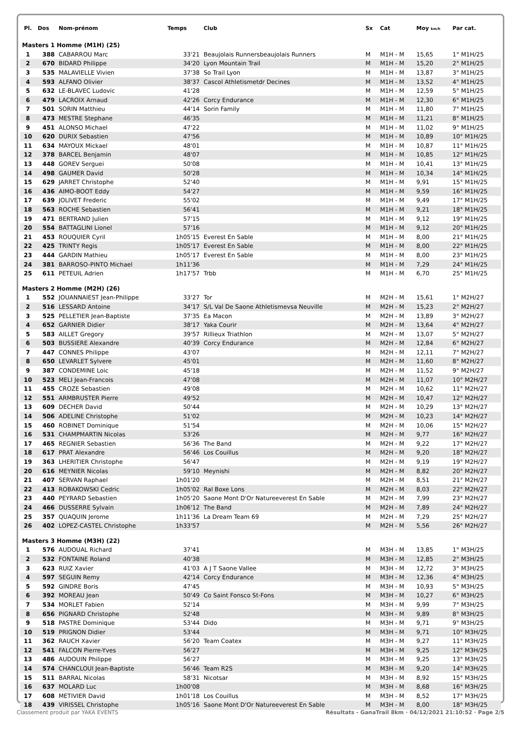| Pl. | Dos | Nom-prénom | Temps | Club | Sx | Cat | Moy km/h | Par cat. |
| --- | --- | --- | --- | --- | --- | --- | --- | --- |
| Masters 1 Homme (M1H) (25) | | | | | | | | |
| 1 | 388 | CABARROU Marc | 33'21 | Beaujolais Runnersbeaujolais Runners | M | M1H - M | 15,65 | 1° M1H/25 |
| 2 | 670 | BIDARD Philippe | 34'20 | Lyon Mountain Trail | M | M1H - M | 15,20 | 2° M1H/25 |
| 3 | 535 | MALAVIELLE Vivien | 37'38 | So Trail Lyon | M | M1H - M | 13,87 | 3° M1H/25 |
| 4 | 593 | ALFANO Olivier | 38'37 | Cascol Athletismetdr Decines | M | M1H - M | 13,52 | 4° M1H/25 |
| 5 | 632 | LE-BLAVEC Ludovic | 41'28 | | M | M1H - M | 12,59 | 5° M1H/25 |
| 6 | 479 | LACROIX Arnaud | 42'26 | Corcy Endurance | M | M1H - M | 12,30 | 6° M1H/25 |
| 7 | 501 | SORIN Matthieu | 44'14 | Sorin Family | M | M1H - M | 11,80 | 7° M1H/25 |
| 8 | 473 | MESTRE Stephane | 46'35 | | M | M1H - M | 11,21 | 8° M1H/25 |
| 9 | 451 | ALONSO Michael | 47'22 | | M | M1H - M | 11,02 | 9° M1H/25 |
| 10 | 620 | DURIX Sebastien | 47'56 | | M | M1H - M | 10,89 | 10° M1H/25 |
| 11 | 634 | MAYOUX Mickael | 48'01 | | M | M1H - M | 10,87 | 11° M1H/25 |
| 12 | 378 | BARCEL Benjamin | 48'07 | | M | M1H - M | 10,85 | 12° M1H/25 |
| 13 | 448 | GOREV Serguei | 50'08 | | M | M1H - M | 10,41 | 13° M1H/25 |
| 14 | 498 | GAUMER David | 50'28 | | M | M1H - M | 10,34 | 14° M1H/25 |
| 15 | 629 | JARRET Christophe | 52'40 | | M | M1H - M | 9,91 | 15° M1H/25 |
| 16 | 436 | AIMO-BOOT Eddy | 54'27 | | M | M1H - M | 9,59 | 16° M1H/25 |
| 17 | 639 | JOLIVET Frederic | 55'02 | | M | M1H - M | 9,49 | 17° M1H/25 |
| 18 | 563 | ROCHE Sebastien | 56'41 | | M | M1H - M | 9,21 | 18° M1H/25 |
| 19 | 471 | BERTRAND Julien | 57'15 | | M | M1H - M | 9,12 | 19° M1H/25 |
| 20 | 554 | BATTAGLINI Lionel | 57'16 | | M | M1H - M | 9,12 | 20° M1H/25 |
| 21 | 453 | ROUQUIER Cyril | 1h05'15 | Everest En Sable | M | M1H - M | 8,00 | 21° M1H/25 |
| 22 | 425 | TRINTY Regis | 1h05'17 | Everest En Sable | M | M1H - M | 8,00 | 22° M1H/25 |
| 23 | 444 | GARDIN Mathieu | 1h05'17 | Everest En Sable | M | M1H - M | 8,00 | 23° M1H/25 |
| 24 | 381 | BARROSO-PINTO Michael | 1h11'36 | | M | M1H - M | 7,29 | 24° M1H/25 |
| 25 | 611 | PETEUIL Adrien | 1h17'57 | Trbb | M | M1H - M | 6,70 | 25° M1H/25 |
| Masters 2 Homme (M2H) (26) | | | | | | | | |
| 1 | 552 | JOUANNAIEST Jean-Philippe | 33'27 | Tor | M | M2H - M | 15,61 | 1° M2H/27 |
| 2 | 516 | LESSARD Antoine | 34'17 | S/L Val De Saone Athletismevsa Neuville | M | M2H - M | 15,23 | 2° M2H/27 |
| 3 | 525 | PELLETIER Jean-Baptiste | 37'35 | Ea Macon | M | M2H - M | 13,89 | 3° M2H/27 |
| 4 | 652 | GARNIER Didier | 38'17 | Yaka Courir | M | M2H - M | 13,64 | 4° M2H/27 |
| 5 | 583 | AILLET Gregory | 39'57 | Rillieux Triathlon | M | M2H - M | 13,07 | 5° M2H/27 |
| 6 | 503 | BUSSIERE Alexandre | 40'39 | Corcy Endurance | M | M2H - M | 12,84 | 6° M2H/27 |
| 7 | 447 | CONNES Philippe | 43'07 | | M | M2H - M | 12,11 | 7° M2H/27 |
| 8 | 650 | LEVARLET Sylvere | 45'01 | | M | M2H - M | 11,60 | 8° M2H/27 |
| 9 | 387 | CONDEMINE Loic | 45'18 | | M | M2H - M | 11,52 | 9° M2H/27 |
| 10 | 523 | MELI Jean-Francois | 47'08 | | M | M2H - M | 11,07 | 10° M2H/27 |
| 11 | 455 | CROZE Sebastien | 49'08 | | M | M2H - M | 10,62 | 11° M2H/27 |
| 12 | 551 | ARMBRUSTER Pierre | 49'52 | | M | M2H - M | 10,47 | 12° M2H/27 |
| 13 | 609 | DECHER David | 50'44 | | M | M2H - M | 10,29 | 13° M2H/27 |
| 14 | 506 | ADELINE Christophe | 51'02 | | M | M2H - M | 10,23 | 14° M2H/27 |
| 15 | 460 | ROBINET Dominique | 51'54 | | M | M2H - M | 10,06 | 15° M2H/27 |
| 16 | 531 | CHAMPMARTIN Nicolas | 53'26 | | M | M2H - M | 9,77 | 16° M2H/27 |
| 17 | 465 | REGNIER Sebastien | 56'36 | The Band | M | M2H - M | 9,22 | 17° M2H/27 |
| 18 | 617 | PRAT Alexandre | 56'46 | Los Couillus | M | M2H - M | 9,20 | 18° M2H/27 |
| 19 | 363 | LHERITIER Christophe | 56'47 | | M | M2H - M | 9,19 | 19° M2H/27 |
| 20 | 616 | MEYNIER Nicolas | 59'10 | Meynishi | M | M2H - M | 8,82 | 20° M2H/27 |
| 21 | 407 | SERVAN Raphael | 1h01'20 | | M | M2H - M | 8,51 | 21° M2H/27 |
| 22 | 413 | ROBAKOWSKI Cedric | 1h05'02 | Ral Boxe Lons | M | M2H - M | 8,03 | 22° M2H/27 |
| 23 | 440 | PEYRARD Sebastien | 1h05'20 | Saone Mont D'Or Natureeverest En Sable | M | M2H - M | 7,99 | 23° M2H/27 |
| 24 | 466 | DUSSERRE Sylvain | 1h06'12 | The Band | M | M2H - M | 7,89 | 24° M2H/27 |
| 25 | 357 | QUAQUIN Jerome | 1h11'36 | La Dream Team 69 | M | M2H - M | 7,29 | 25° M2H/27 |
| 26 | 402 | LOPEZ-CASTEL Christophe | 1h33'57 | | M | M2H - M | 5,56 | 26° M2H/27 |
| Masters 3 Homme (M3H) (22) | | | | | | | | |
| 1 | 576 | AUDOUAL Richard | 37'41 | | M | M3H - M | 13,85 | 1° M3H/25 |
| 2 | 532 | FONTAINE Roland | 40'38 | | M | M3H - M | 12,85 | 2° M3H/25 |
| 3 | 623 | RUIZ Xavier | 41'03 | A J T Saone Vallee | M | M3H - M | 12,72 | 3° M3H/25 |
| 4 | 597 | SEGUIN Remy | 42'14 | Corcy Endurance | M | M3H - M | 12,36 | 4° M3H/25 |
| 5 | 592 | GINDRE Boris | 47'45 | | M | M3H - M | 10,93 | 5° M3H/25 |
| 6 | 392 | MOREAU Jean | 50'49 | Co Saint Fonsco St-Fons | M | M3H - M | 10,27 | 6° M3H/25 |
| 7 | 534 | MORLET Fabien | 52'14 | | M | M3H - M | 9,99 | 7° M3H/25 |
| 8 | 656 | PIGNARD Christophe | 52'48 | | M | M3H - M | 9,89 | 8° M3H/25 |
| 9 | 518 | PASTRE Dominique | 53'44 | Dido | M | M3H - M | 9,71 | 9° M3H/25 |
| 10 | 519 | PRIGNON Didier | 53'44 | | M | M3H - M | 9,71 | 10° M3H/25 |
| 11 | 362 | RAUCH Xavier | 56'20 | Team Coatex | M | M3H - M | 9,27 | 11° M3H/25 |
| 12 | 541 | FALCON Pierre-Yves | 56'27 | | M | M3H - M | 9,25 | 12° M3H/25 |
| 13 | 486 | AUDOUIN Philippe | 56'27 | | M | M3H - M | 9,25 | 13° M3H/25 |
| 14 | 574 | CHANCLOUI Jean-Baptiste | 56'46 | Team R2S | M | M3H - M | 9,20 | 14° M3H/25 |
| 15 | 511 | BARRAL Nicolas | 58'31 | Nicotsar | M | M3H - M | 8,92 | 15° M3H/25 |
| 16 | 637 | MOLARD Luc | 1h00'08 | | M | M3H - M | 8,68 | 16° M3H/25 |
| 17 | 608 | METIVIER David | 1h01'18 | Los Couillus | M | M3H - M | 8,52 | 17° M3H/25 |
| 18 | 439 | VIRISSEL Christophe | 1h05'16 | Saone Mont D'Or Natureeverest En Sable | M | M3H - M | 8,00 | 18° M3H/25 |
Classement produit par YAKA EVENTS Résultats - GanaTrail 8km · 04/12/2021 21:10:52 · Page 2/5